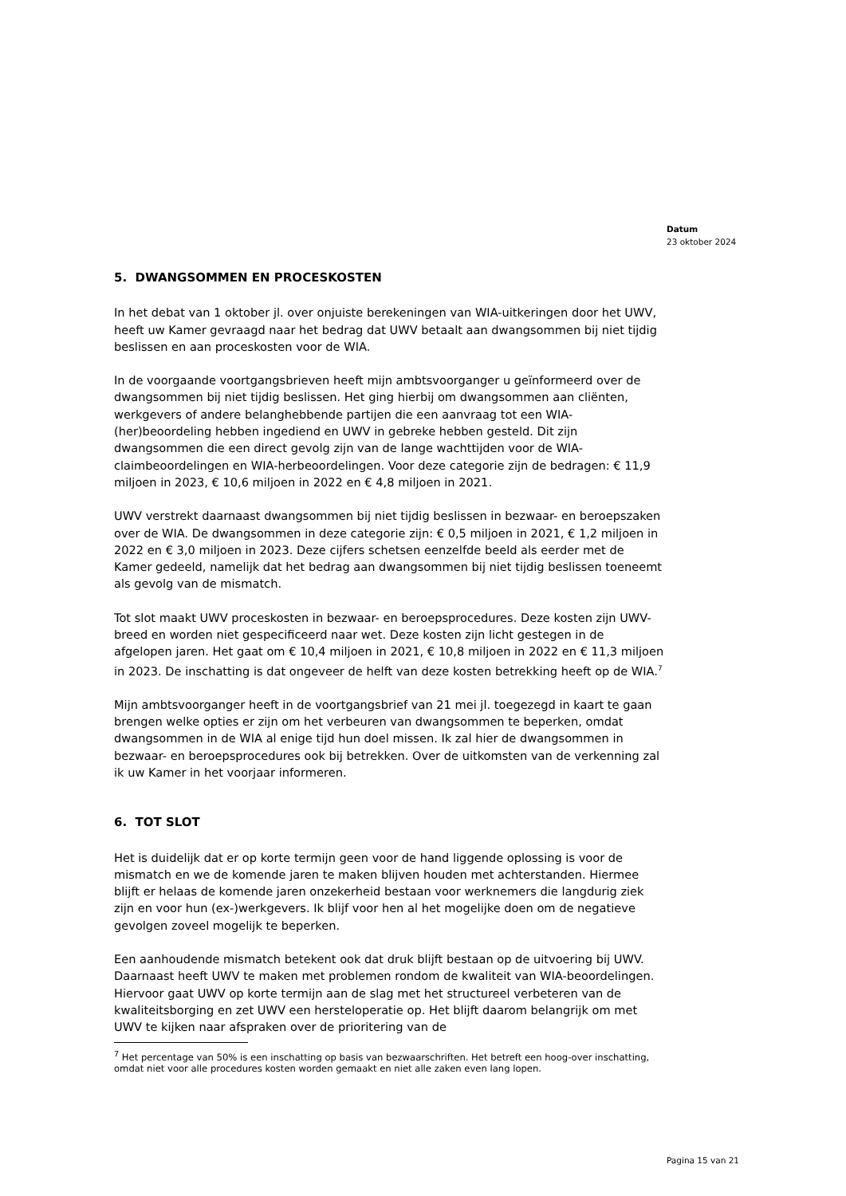Datum
23 oktober 2024
5. DWANGSOMMEN EN PROCESKOSTEN
In het debat van 1 oktober jl. over onjuiste berekeningen van WIA-uitkeringen door het UWV, heeft uw Kamer gevraagd naar het bedrag dat UWV betaalt aan dwangsommen bij niet tijdig beslissen en aan proceskosten voor de WIA.
In de voorgaande voortgangsbrieven heeft mijn ambtsvoorganger u geïnformeerd over de dwangsommen bij niet tijdig beslissen. Het ging hierbij om dwangsommen aan cliënten, werkgevers of andere belanghebbende partijen die een aanvraag tot een WIA-(her)beoordeling hebben ingediend en UWV in gebreke hebben gesteld. Dit zijn dwangsommen die een direct gevolg zijn van de lange wachttijden voor de WIA-claimbeoordelingen en WIA-herbeoordelingen. Voor deze categorie zijn de bedragen: € 11,9 miljoen in 2023, € 10,6 miljoen in 2022 en € 4,8 miljoen in 2021.
UWV verstrekt daarnaast dwangsommen bij niet tijdig beslissen in bezwaar- en beroepszaken over de WIA. De dwangsommen in deze categorie zijn: € 0,5 miljoen in 2021, € 1,2 miljoen in 2022 en € 3,0 miljoen in 2023. Deze cijfers schetsen eenzelfde beeld als eerder met de Kamer gedeeld, namelijk dat het bedrag aan dwangsommen bij niet tijdig beslissen toeneemt als gevolg van de mismatch.
Tot slot maakt UWV proceskosten in bezwaar- en beroepsprocedures. Deze kosten zijn UWV-breed en worden niet gespecificeerd naar wet. Deze kosten zijn licht gestegen in de afgelopen jaren. Het gaat om € 10,4 miljoen in 2021, € 10,8 miljoen in 2022 en € 11,3 miljoen in 2023. De inschatting is dat ongeveer de helft van deze kosten betrekking heeft op de WIA.<sup>7</sup>
Mijn ambtsvoorganger heeft in de voortgangsbrief van 21 mei jl. toegezegd in kaart te gaan brengen welke opties er zijn om het verbeuren van dwangsommen te beperken, omdat dwangsommen in de WIA al enige tijd hun doel missen. Ik zal hier de dwangsommen in bezwaar- en beroepsprocedures ook bij betrekken. Over de uitkomsten van de verkenning zal ik uw Kamer in het voorjaar informeren.
6. TOT SLOT
Het is duidelijk dat er op korte termijn geen voor de hand liggende oplossing is voor de mismatch en we de komende jaren te maken blijven houden met achterstanden. Hiermee blijft er helaas de komende jaren onzekerheid bestaan voor werknemers die langdurig ziek zijn en voor hun (ex-)werkgevers. Ik blijf voor hen al het mogelijke doen om de negatieve gevolgen zoveel mogelijk te beperken.
Een aanhoudende mismatch betekent ook dat druk blijft bestaan op de uitvoering bij UWV. Daarnaast heeft UWV te maken met problemen rondom de kwaliteit van WIA-beoordelingen.
Hiervoor gaat UWV op korte termijn aan de slag met het structureel verbeteren van de kwaliteitsborging en zet UWV een hersteloperatie op. Het blijft daarom belangrijk om met UWV te kijken naar afspraken over de prioritering van de
<sup>7</sup> Het percentage van 50% is een inschatting op basis van bezwaarschriften. Het betreft een hoog-over inschatting, omdat niet voor alle procedures kosten worden gemaakt en niet alle zaken even lang lopen.
Pagina 15 van 21